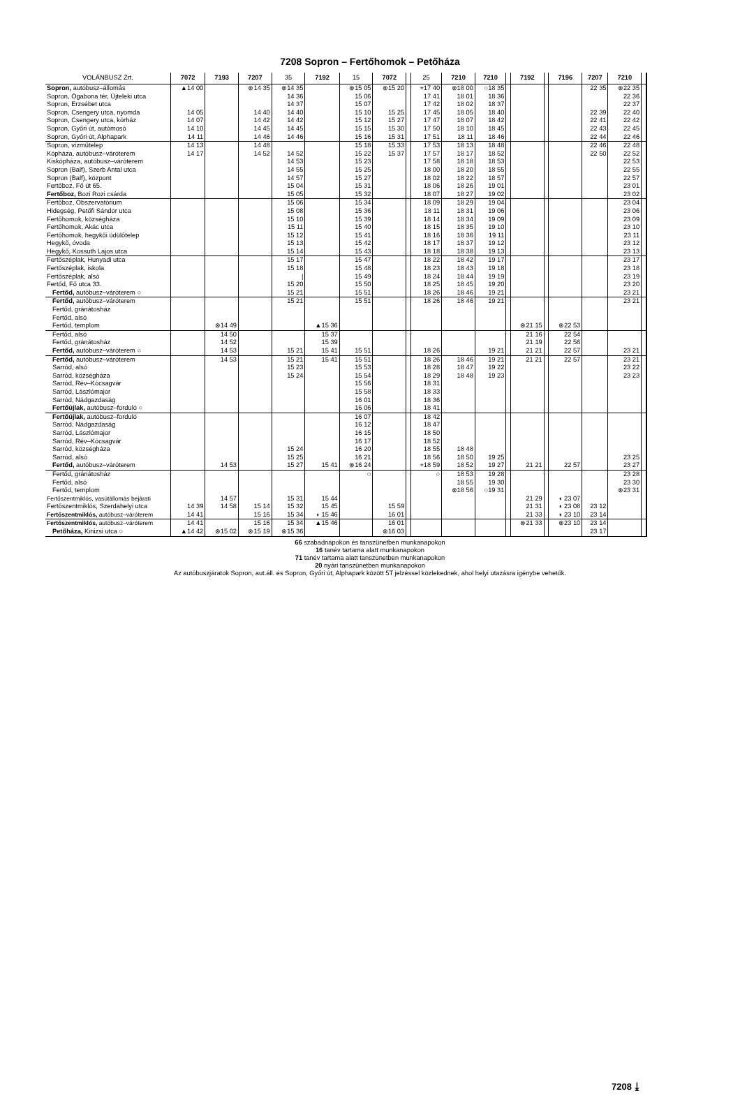7208 Sopron – Fertőhomok – Petőháza
| VOLÁNBUSZ Zrt. | 7072 | 7193 | 7207 | 35 | 7192 | 15 | 7072 | | 25 | 7210 | 7210 | | 7192 | | 7196 | 7207 | 7210 | |
| --- | --- | --- | --- | --- | --- | --- | --- | --- | --- | --- | --- | --- | --- | --- | --- | --- | --- | --- |
| Sopron, autóbusz–állomás | ▲14 00 | | ⊗14 35 | ⊗14 35 | | ⊗15 05 | ⊗15 20 | | +17 40 | ⊗18 00 | ○18 35 | | | | | 22 35 | ⊗22 35 | |
| Sopron, Ógabona tér, Újteleki utca | | | | 14 36 | | 15 06 | | | 17 41 | 18 01 | 18 36 | | | | | | 22 36 | |
| Sopron, Erzsébet utca | | | | 14 37 | | 15 07 | | | 17 42 | 18 02 | 18 37 | | | | | | 22 37 | |
| Sopron, Csengery utca, nyomda | 14 05 | | 14 40 | 14 40 | | 15 10 | 15 25 | | 17 45 | 18 05 | 18 40 | | | | | 22 39 | 22 40 | |
| Sopron, Csengery utca, kórház | 14 07 | | 14 42 | 14 42 | | 15 12 | 15 27 | | 17 47 | 18 07 | 18 42 | | | | | 22 41 | 22 42 | |
| Sopron, Győri út, autómosó | 14 10 | | 14 45 | 14 45 | | 15 15 | 15 30 | | 17 50 | 18 10 | 18 45 | | | | | 22 43 | 22 45 | |
| Sopron, Győri út, Alphapark | 14 11 | | 14 46 | 14 46 | | 15 16 | 15 31 | | 17 51 | 18 11 | 18 46 | | | | | 22 44 | 22 46 | |
| Sopron, vízműtelep | 14 13 | | 14 48 | | | 15 18 | 15 33 | | 17 53 | 18 13 | 18 48 | | | | | 22 46 | 22 48 | |
| Kópháza, autóbusz–váróterem | 14 17 | | 14 52 | 14 52 | | 15 22 | 15 37 | | 17 57 | 18 17 | 18 52 | | | | | 22 50 | 22 52 | |
| Kiskópháza, autóbusz–váróterem | | | | 14 53 | | 15 23 | | | 17 58 | 18 18 | 18 53 | | | | | | 22 53 | |
| Sopron (Balf), Szerb Antal utca | | | | 14 55 | | 15 25 | | | 18 00 | 18 20 | 18 55 | | | | | | 22 55 | |
| Sopron (Balf), központ | | | | 14 57 | | 15 27 | | | 18 02 | 18 22 | 18 57 | | | | | | 22 57 | |
| Fertőboz, Fő út 65. | | | | 15 04 | | 15 31 | | | 18 06 | 18 26 | 19 01 | | | | | | 23 01 | |
| Fertőboz, Bozi Rozi csárda | | | | 15 05 | | 15 32 | | | 18 07 | 18 27 | 19 02 | | | | | | 23 02 | |
| Fertőboz, Obszervatórium | | | | 15 06 | | 15 34 | | | 18 09 | 18 29 | 19 04 | | | | | | 23 04 | |
| Hidegség, Petőfi Sándor utca | | | | 15 08 | | 15 36 | | | 18 11 | 18 31 | 19 06 | | | | | | 23 06 | |
| Fertőhomok, községháza | | | | 15 10 | | 15 39 | | | 18 14 | 18 34 | 19 09 | | | | | | 23 09 | |
| Fertőhomok, Akác utca | | | | 15 11 | | 15 40 | | | 18 15 | 18 35 | 19 10 | | | | | | 23 10 | |
| Fertőhomok, hegykői üdülőtelep | | | | 15 12 | | 15 41 | | | 18 16 | 18 36 | 19 11 | | | | | | 23 11 | |
| Hegykő, óvoda | | | | 15 13 | | 15 42 | | | 18 17 | 18 37 | 19 12 | | | | | | 23 12 | |
| Hegykő, Kossuth Lajos utca | | | | 15 14 | | 15 43 | | | 18 18 | 18 38 | 19 13 | | | | | | 23 13 | |
| Fertőszéplak, Hunyadi utca | | | | 15 17 | | 15 47 | | | 18 22 | 18 42 | 19 17 | | | | | | 23 17 | |
| Fertőszéplak, iskola | | | | 15 18 | | 15 48 | | | 18 23 | 18 43 | 19 18 | | | | | | 23 18 | |
| Fertőszéplak, alsó | | | | / | | 15 49 | | | 18 24 | 18 44 | 19 19 | | | | | | 23 19 | |
| Fertőd, Fő utca 33. | | | | 15 20 | | 15 50 | | | 18 25 | 18 45 | 19 20 | | | | | | 23 20 | |
| Fertőd, autóbusz–váróterem ○ | | | | 15 21 | | 15 51 | | | 18 26 | 18 46 | 19 21 | | | | | | 23 21 | |
| Fertőd, autóbusz–váróterem | | | | 15 21 | | 15 51 | | | 18 26 | 18 46 | 19 21 | | | | | | 23 21 | |
| Fertőd, gránátosház | | | | | | | | | | | | | | | | | | |
| Fertőd, alsó | | | | | | | | | | | | | | | | | | |
| Fertőd, templom | | ⊗14 49 | | | ▲15 36 | | | | | | | | ⊗21 15 | | ⊗22 53 | | | |
| Fertőd, alsó | | 14 50 | | | 15 37 | | | | | | | | 21 16 | | 22 54 | | | |
| Fertőd, gránátosház | | 14 52 | | | 15 39 | | | | | | | | 21 19 | | 22 56 | | | |
| Fertőd, autóbusz–váróterem ○ | | 14 53 | | 15 21 | 15 41 | 15 51 | | | 18 26 | | 19 21 | | 21 21 | | 22 57 | | 23 21 | |
| Fertőd, autóbusz–váróterem | | 14 53 | | 15 21 | 15 41 | 15 51 | | | 18 26 | 18 46 | 19 21 | | 21 21 | | 22 57 | | 23 21 | |
| Sarród, alsó | | | | 15 23 | | 15 53 | | | 18 28 | 18 47 | 19 22 | | | | | | 23 22 | |
| Sarród, községháza | | | | 15 24 | | 15 54 | | | 18 29 | 18 48 | 19 23 | | | | | | 23 23 | |
| Sarród, Rév–Kócsagvár | | | | | | 15 56 | | | 18 31 | | | | | | | | | |
| Sarród, Lászlómajor | | | | | | 15 58 | | | 18 33 | | | | | | | | | |
| Sarród, Nádgazdaság | | | | | | 16 01 | | | 18 36 | | | | | | | | | |
| Fertőújlak, autóbusz–forduló ○ | | | | | | 16 06 | | | 18 41 | | | | | | | | | |
| Fertőújlak, autóbusz–forduló | | | | | | 16 07 | | | 18 42 | | | | | | | | | |
| Sarród, Nádgazdaság | | | | | | 16 12 | | | 18 47 | | | | | | | | | |
| Sarród, Lászlómajor | | | | | | 16 15 | | | 18 50 | | | | | | | | | |
| Sarród, Rév–Kócsagvár | | | | | | 16 17 | | | 18 52 | | | | | | | | | |
| Sarród, községháza | | | | 15 24 | | 16 20 | | | 18 55 | 18 48 | | | | | | | | |
| Sarród, alsó | | | | 15 25 | | 16 21 | | | 18 56 | 18 50 | 19 25 | | | | | | 23 25 | |
| Fertőd, autóbusz–váróterem | | 14 53 | | 15 27 | 15 41 | ⊗16 24 | | | +18 59 | 18 52 | 19 27 | | 21 21 | | 22 57 | | 23 27 | |
| Fertőd, gránátosház | | | | | | ○ | | | ○ | 18 53 | 19 28 | | | | | | 23 28 | |
| Fertőd, alsó | | | | | | | | | | 18 55 | 19 30 | | | | | | 23 30 | |
| Fertőd, templom | | | | | | | | | | ⊗18 56 | ○19 31 | | | | | | ⊗23 31 | |
| Fertőszentmiklós, vasútállomás bejárati | | 14 57 | | 15 31 | 15 44 | | | | | | | | 21 29 | | ◖ 23 07 | | | |
| Fertőszentmiklós, Szerdahelyi utca | 14 39 | 14 58 | 15 14 | 15 32 | 15 45 | | 15 59 | | | | | | 21 31 | | ◖ 23 08 | 23 12 | | |
| Fertőszentmiklós, autóbusz–váróterem | 14 41 | | 15 16 | 15 34 | ◖ 15 46 | | 16 01 | | | | | | 21 33 | | ◖ 23 10 | 23 14 | | |
| Fertőszentmiklós, autóbusz–váróterem | 14 41 | | 15 16 | 15 34 | ▲15 46 | | 16 01 | | | | | | ⊗21 33 | | ⊗23 10 | 23 14 | | |
| Petőháza, Kinizsi utca ○ | ▲14 42 | ⊗15 02 | ⊗15 19 | ⊗15 36 | | | ⊗16 03 | | | | | | | | | 23 17 | | |
66 szabadnapokon és tanszünetben munkanapokon
16 tanév tartama alatt munkanapokon
71 tanév tartama alatt tanszünetben munkanapokon
20 nyári tanszünetben munkanapokon
Az autóbuszjáratok Sopron, aut.áll. és Sopron, Győri út, Alphapark között 5T jelzéssel közlekednek, ahol helyi utazásra igénybe vehetők.
7208 ⤓